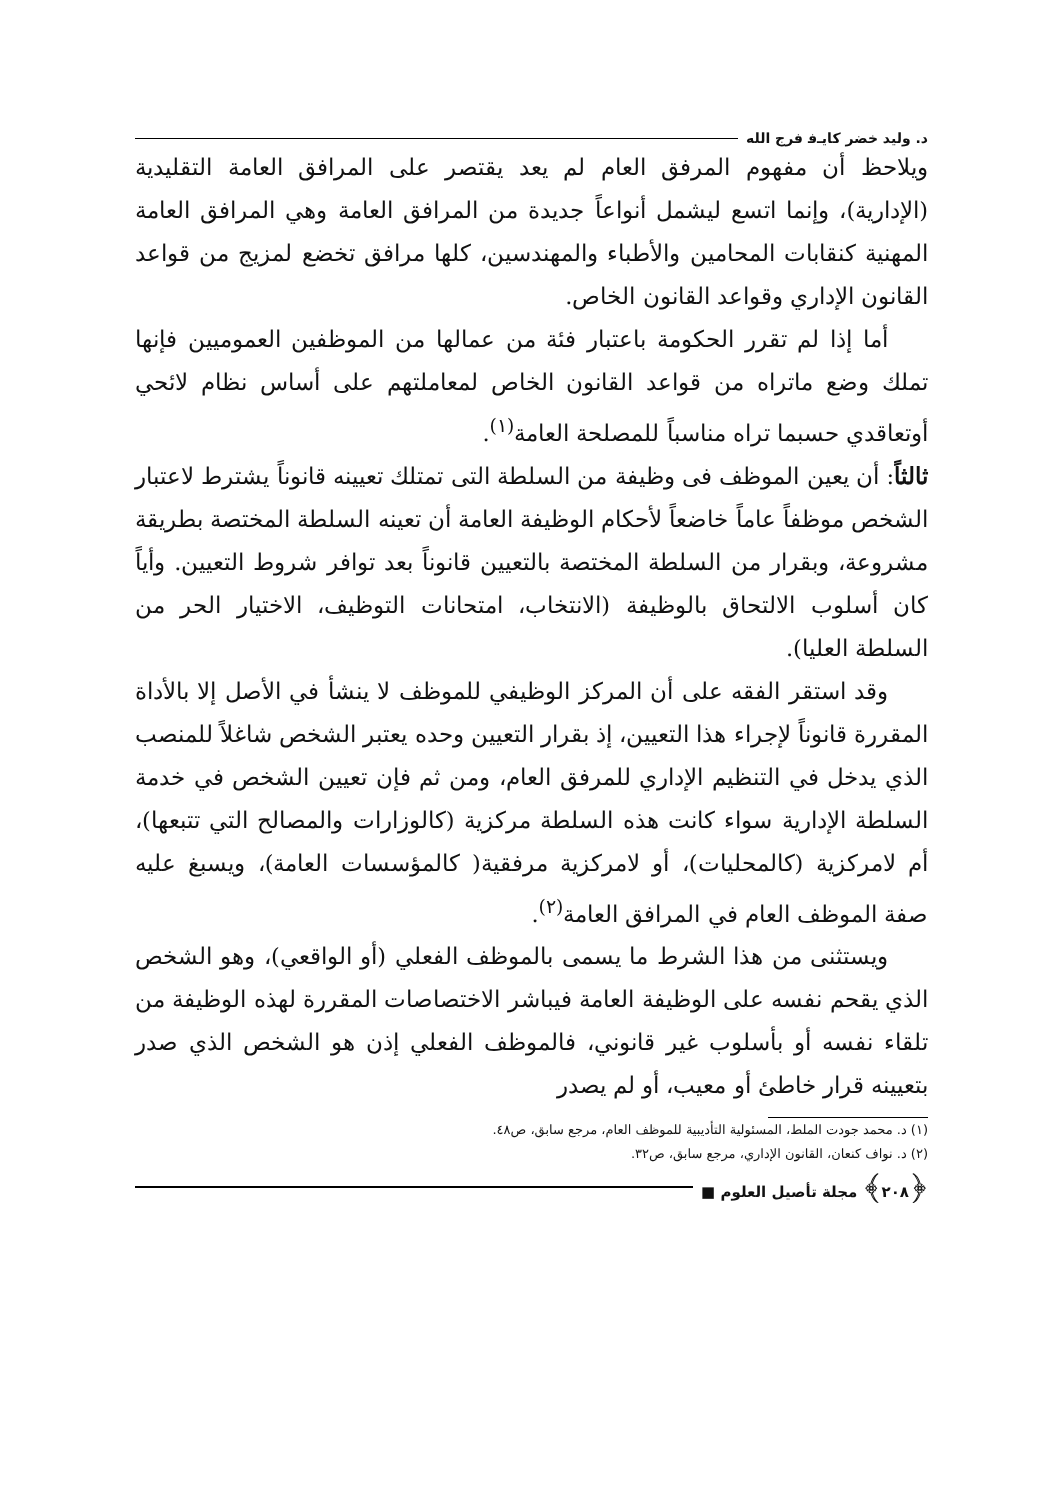د. وليد خضر كايـﻓ فرج الله
ويلاحظ أن مفهوم المرفق العام لم يعد يقتصر على المرافق العامة التقليدية (الإدارية)، وإنما اتسع ليشمل أنواعاً جديدة من المرافق العامة وهي المرافق العامة المهنية كنقابات المحامين والأطباء والمهندسين، كلها مرافق تخضع لمزيج من قواعد القانون الإداري وقواعد القانون الخاص.
أما إذا لم تقرر الحكومة باعتبار فئة من عمالها من الموظفين العموميين فإنها تملك وضع ماتراه من قواعد القانون الخاص لمعاملتهم على أساس نظام لائحي أوتعاقدي حسبما تراه مناسباً للمصلحة العامة<sup>(١)</sup>.
ثالثاً: أن يعين الموظف فى وظيفة من السلطة التى تمتلك تعيينه قانوناً يشترط لاعتبار الشخص موظفاً عاماً خاضعاً لأحكام الوظيفة العامة أن تعينه السلطة المختصة بطريقة مشروعة، وبقرار من السلطة المختصة بالتعيين قانوناً بعد توافر شروط التعيين. وأياً كان أسلوب الالتحاق بالوظيفة (الانتخاب، امتحانات التوظيف، الاختيار الحر من السلطة العليا).
وقد استقر الفقه على أن المركز الوظيفي للموظف لا ينشأ في الأصل إلا بالأداة المقررة قانوناً لإجراء هذا التعيين، إذ بقرار التعيين وحده يعتبر الشخص شاغلاً للمنصب الذي يدخل في التنظيم الإداري للمرفق العام، ومن ثم فإن تعيين الشخص في خدمة السلطة الإدارية سواء كانت هذه السلطة مركزية (كالوزارات والمصالح التي تتبعها)، أم لامركزية (كالمحليات)، أو لامركزية مرفقية( كالمؤسسات العامة)، ويسبغ عليه صفة الموظف العام في المرافق العامة<sup>(٢)</sup>.
ويستثنى من هذا الشرط ما يسمى بالموظف الفعلي (أو الواقعي)، وهو الشخص الذي يقحم نفسه على الوظيفة العامة فيباشر الاختصاصات المقررة لهذه الوظيفة من تلقاء نفسه أو بأسلوب غير قانوني، فالموظف الفعلي إذن هو الشخص الذي صدر بتعيينه قرار خاطئ أو معيب، أو لم يصدر
(١) د. محمد جودت الملط، المسئولية التأديبية للموظف العام، مرجع سابق، ص٤٨.
(٢) د. نواف كنعان، القانون الإداري، مرجع سابق، ص٣٢.
﴿٢٠٨﴾ مجلة تأصيل العلوم ■